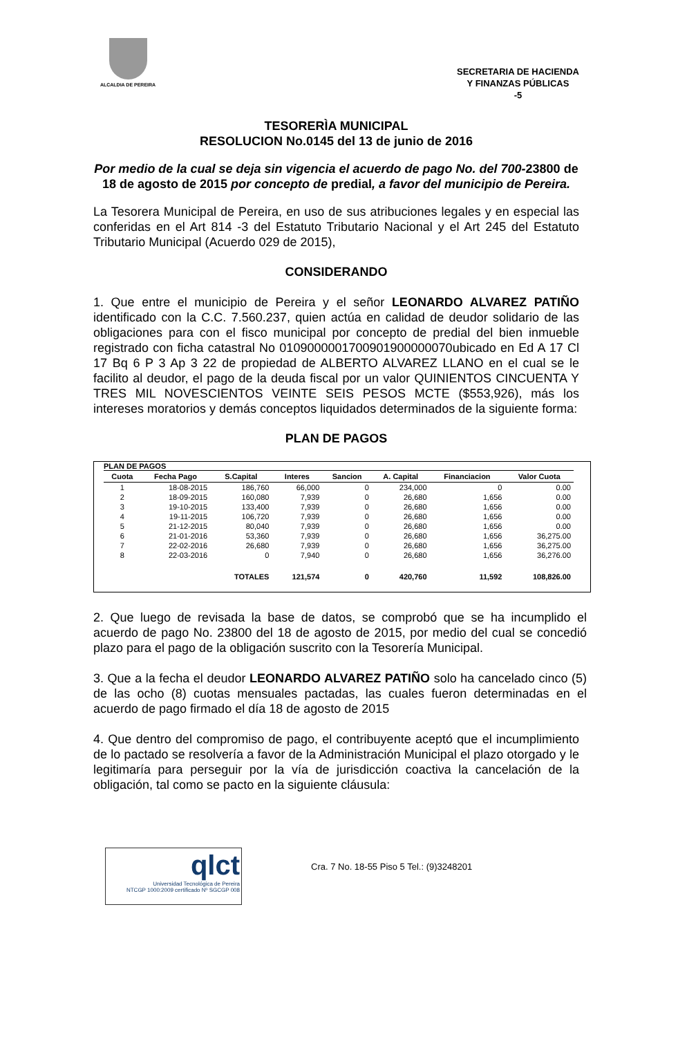ALCALDIA DE PEREIRA
SECRETARIA DE HACIENDA
Y FINANZAS PÚBLICAS
-5
TESORERÌA MUNICIPAL
RESOLUCION No.0145 del 13 de junio de 2016
Por medio de la cual se deja sin vigencia el acuerdo de pago No. del 700-23800 de 18 de agosto de 2015 por concepto de predial, a favor del municipio de Pereira.
La Tesorera Municipal de Pereira, en uso de sus atribuciones legales y en especial las conferidas en el Art 814 -3 del Estatuto Tributario Nacional y el Art 245 del Estatuto Tributario Municipal (Acuerdo 029 de 2015),
CONSIDERANDO
1. Que entre el municipio de Pereira y el señor LEONARDO ALVAREZ PATIÑO identificado con la C.C. 7.560.237, quien actúa en calidad de deudor solidario de las obligaciones para con el fisco municipal por concepto de predial del bien inmueble registrado con ficha catastral No 010900000170090190000007​0ubicado en Ed A 17 Cl 17 Bq 6 P 3 Ap 3 22 de propiedad de ALBERTO ALVAREZ LLANO en el cual se le facilito al deudor, el pago de la deuda fiscal por un valor QUINIENTOS CINCUENTA Y TRES MIL NOVESCIENTOS VEINTE SEIS PESOS MCTE ($553,926), más los intereses moratorios y demás conceptos liquidados determinados de la siguiente forma:
PLAN DE PAGOS
PLAN DE PAGOS
| Cuota | Fecha Pago | S.Capital | Interes | Sancion | A. Capital | Financiacion | Valor Cuota |
| --- | --- | --- | --- | --- | --- | --- | --- |
| 1 | 18-08-2015 | 186,760 | 66,000 | 0 | 234,000 | 0 | 0.00 |
| 2 | 18-09-2015 | 160,080 | 7,939 | 0 | 26,680 | 1,656 | 0.00 |
| 3 | 19-10-2015 | 133,400 | 7,939 | 0 | 26,680 | 1,656 | 0.00 |
| 4 | 19-11-2015 | 106,720 | 7,939 | 0 | 26,680 | 1,656 | 0.00 |
| 5 | 21-12-2015 | 80,040 | 7,939 | 0 | 26,680 | 1,656 | 0.00 |
| 6 | 21-01-2016 | 53,360 | 7,939 | 0 | 26,680 | 1,656 | 36,275.00 |
| 7 | 22-02-2016 | 26,680 | 7,939 | 0 | 26,680 | 1,656 | 36,275.00 |
| 8 | 22-03-2016 | 0 | 7,940 | 0 | 26,680 | 1,656 | 36,276.00 |
| | | TOTALES | 121,574 | 0 | 420,760 | 11,592 | 108,826.00 |
2. Que luego de revisada la base de datos, se comprobó que se ha incumplido el acuerdo de pago No. 23800 del 18 de agosto de 2015, por medio del cual se concedió plazo para el pago de la obligación suscrito con la Tesorería Municipal.
3. Que a la fecha el deudor LEONARDO ALVAREZ PATIÑO solo ha cancelado cinco (5) de las ocho (8) cuotas mensuales pactadas, las cuales fueron determinadas en el acuerdo de pago firmado el día 18 de agosto de 2015
4. Que dentro del compromiso de pago, el contribuyente aceptó que el incumplimiento de lo pactado se resolvería a favor de la Administración Municipal el plazo otorgado y le legitimaría para perseguir por la vía de jurisdicción coactiva la cancelación de la obligación, tal como se pacto en la siguiente cláusula:
qlct
Universidad Tecnológica de Pereira
NTCGP 1000:2009 certificado Nº SGCGP 008
Cra. 7 No. 18-55 Piso 5 Tel.: (9)3248201